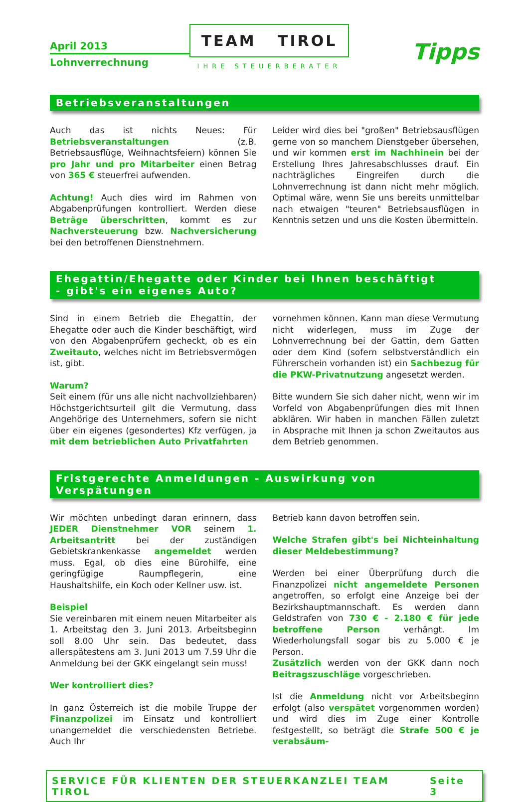April 2013
Lohnverrechnung
TEAM TIROL
IHRE STEUERBERATER
Tipps
Betriebsveranstaltungen
Auch das ist nichts Neues: Für Betriebsveranstaltungen (z.B. Betriebsausflüge, Weihnachtsfeiern) können Sie pro Jahr und pro Mitarbeiter einen Betrag von 365 € steuerfrei aufwenden.
Achtung! Auch dies wird im Rahmen von Abgabenprüfungen kontrolliert. Werden diese Beträge überschritten, kommt es zur Nachversteuerung bzw. Nachversicherung bei den betroffenen Dienstnehmern.
Leider wird dies bei "großen" Betriebsausflügen gerne von so manchem Dienstgeber übersehen, und wir kommen erst im Nachhinein bei der Erstellung Ihres Jahresabschlusses drauf. Ein nachträgliches Eingreifen durch die Lohnverrechnung ist dann nicht mehr möglich. Optimal wäre, wenn Sie uns bereits unmittelbar nach etwaigen "teuren" Betriebsausflügen in Kenntnis setzen und uns die Kosten übermitteln.
Ehegattin/Ehegatte oder Kinder bei Ihnen beschäftigt
- gibt's ein eigenes Auto?
Sind in einem Betrieb die Ehegattin, der Ehegatte oder auch die Kinder beschäftigt, wird von den Abgabenprüfern gecheckt, ob es ein Zweitauto, welches nicht im Betriebsvermögen ist, gibt.
Warum?
Seit einem (für uns alle nicht nachvollziehbaren) Höchstgerichtsurteil gilt die Vermutung, dass Angehörige des Unternehmers, sofern sie nicht über ein eigenes (gesondertes) Kfz verfügen, ja mit dem betrieblichen Auto Privatfahrten
vornehmen können. Kann man diese Vermutung nicht widerlegen, muss im Zuge der Lohnverrechnung bei der Gattin, dem Gatten oder dem Kind (sofern selbstverständlich ein Führerschein vorhanden ist) ein Sachbezug für die PKW-Privatnutzung angesetzt werden.
Bitte wundern Sie sich daher nicht, wenn wir im Vorfeld von Abgabenprüfungen dies mit Ihnen abklären. Wir haben in manchen Fällen zuletzt in Absprache mit Ihnen ja schon Zweitautos aus dem Betrieb genommen.
Fristgerechte Anmeldungen - Auswirkung von Verspätungen
Wir möchten unbedingt daran erinnern, dass JEDER Dienstnehmer VOR seinem 1. Arbeitsantritt bei der zuständigen Gebietskrankenkasse angemeldet werden muss. Egal, ob dies eine Bürohilfe, eine geringfügige Raumpflegerin, eine Haushaltshilfe, ein Koch oder Kellner usw. ist.
Beispiel
Sie vereinbaren mit einem neuen Mitarbeiter als 1. Arbeitstag den 3. Juni 2013. Arbeitsbeginn soll 8.00 Uhr sein. Das bedeutet, dass allerspätestens am 3. Juni 2013 um 7.59 Uhr die Anmeldung bei der GKK eingelangt sein muss!
Wer kontrolliert dies?
In ganz Österreich ist die mobile Truppe der Finanzpolizei im Einsatz und kontrolliert unangemeldet die verschiedensten Betriebe. Auch Ihr
Betrieb kann davon betroffen sein.
Welche Strafen gibt's bei Nichteinhaltung dieser Meldebestimmung?
Werden bei einer Überprüfung durch die Finanzpolizei nicht angemeldete Personen angetroffen, so erfolgt eine Anzeige bei der Bezirkshauptmannschaft. Es werden dann Geldstrafen von 730 € - 2.180 € für jede betroffene Person verhängt. Im Wiederholungsfall sogar bis zu 5.000 € je Person.
Zusätzlich werden von der GKK dann noch Beitragszuschläge vorgeschrieben.
Ist die Anmeldung nicht vor Arbeitsbeginn erfolgt (also verspätet vorgenommen worden) und wird dies im Zuge einer Kontrolle festgestellt, so beträgt die Strafe 500 € je verabsäum-
SERVICE FÜR KLIENTEN DER STEUERKANZLEI TEAM TIROL Seite 3